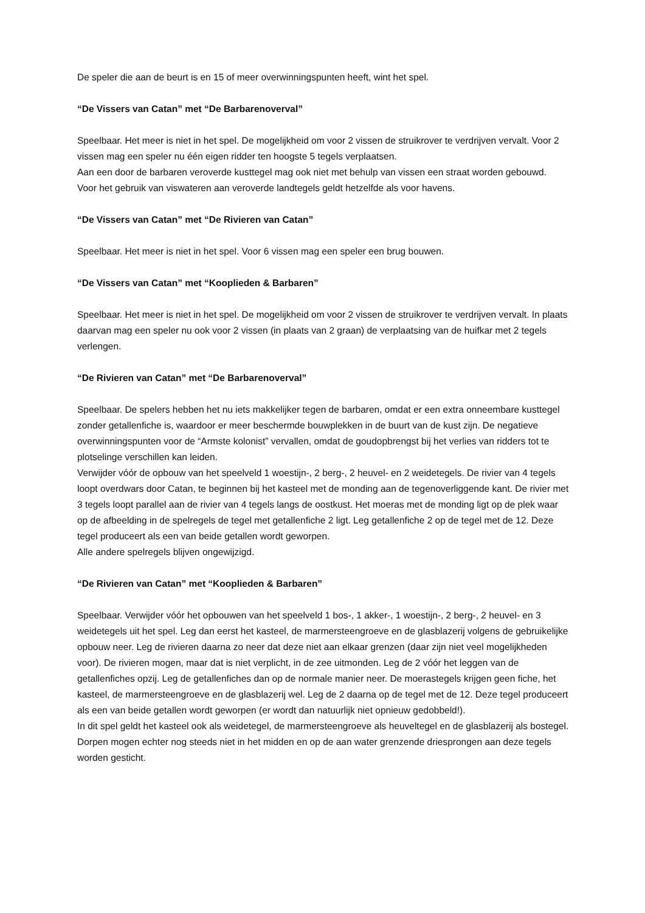De speler die aan de beurt is en 15 of meer overwinningspunten heeft, wint het spel.
“De Vissers van Catan” met “De Barbarenoverval”
Speelbaar. Het meer is niet in het spel. De mogelijkheid om voor 2 vissen de struikrover te verdrijven vervalt. Voor 2 vissen mag een speler nu één eigen ridder ten hoogste 5 tegels verplaatsen.
Aan een door de barbaren veroverde kusttegel mag ook niet met behulp van vissen een straat worden gebouwd.
Voor het gebruik van viswateren aan veroverde landtegels geldt hetzelfde als voor havens.
“De Vissers van Catan” met “De Rivieren van Catan”
Speelbaar. Het meer is niet in het spel. Voor 6 vissen mag een speler een brug bouwen.
“De Vissers van Catan” met “Kooplieden & Barbaren”
Speelbaar. Het meer is niet in het spel. De mogelijkheid om voor 2 vissen de struikrover te verdrijven vervalt. In plaats daarvan mag een speler nu ook voor 2 vissen (in plaats van 2 graan) de verplaatsing van de huifkar met 2 tegels verlengen.
“De Rivieren van Catan” met “De Barbarenoverval”
Speelbaar. De spelers hebben het nu iets makkelijker tegen de barbaren, omdat er een extra onneembare kusttegel zonder getallenfiche is, waardoor er meer beschermde bouwplekken in de buurt van de kust zijn. De negatieve overwinningspunten voor de “Armste kolonist” vervallen, omdat de goudopbrengst bij het verlies van ridders tot te plotselinge verschillen kan leiden.
Verwijder vóór de opbouw van het speelveld 1 woestijn-, 2 berg-, 2 heuvel- en 2 weidetegels. De rivier van 4 tegels loopt overdwars door Catan, te beginnen bij het kasteel met de monding aan de tegenoverliggende kant. De rivier met 3 tegels loopt parallel aan de rivier van 4 tegels langs de oostkust. Het moeras met de monding ligt op de plek waar op de afbeelding in de spelregels de tegel met getallenfiche 2 ligt. Leg getallenfiche 2 op de tegel met de 12. Deze tegel produceert als een van beide getallen wordt geworpen.
Alle andere spelregels blijven ongewijzigd.
“De Rivieren van Catan” met “Kooplieden & Barbaren”
Speelbaar. Verwijder vóór het opbouwen van het speelveld 1 bos-, 1 akker-, 1 woestijn-, 2 berg-, 2 heuvel- en 3 weidetegels uit het spel. Leg dan eerst het kasteel, de marmersteengroeve en de glasblazerij volgens de gebruikelijke opbouw neer. Leg de rivieren daarna zo neer dat deze niet aan elkaar grenzen (daar zijn niet veel mogelijkheden voor). De rivieren mogen, maar dat is niet verplicht, in de zee uitmonden. Leg de 2 vóór het leggen van de getallenfiches opzij. Leg de getallenfiches dan op de normale manier neer. De moerastegels krijgen geen fiche, het kasteel, de marmersteengroeve en de glasblazerij wel. Leg de 2 daarna op de tegel met de 12. Deze tegel produceert als een van beide getallen wordt geworpen (er wordt dan natuurlijk niet opnieuw gedobbeld!).
In dit spel geldt het kasteel ook als weidetegel, de marmersteengroeve als heuveltegel en de glasblazerij als bostegel. Dorpen mogen echter nog steeds niet in het midden en op de aan water grenzende driesprongen aan deze tegels worden gesticht.